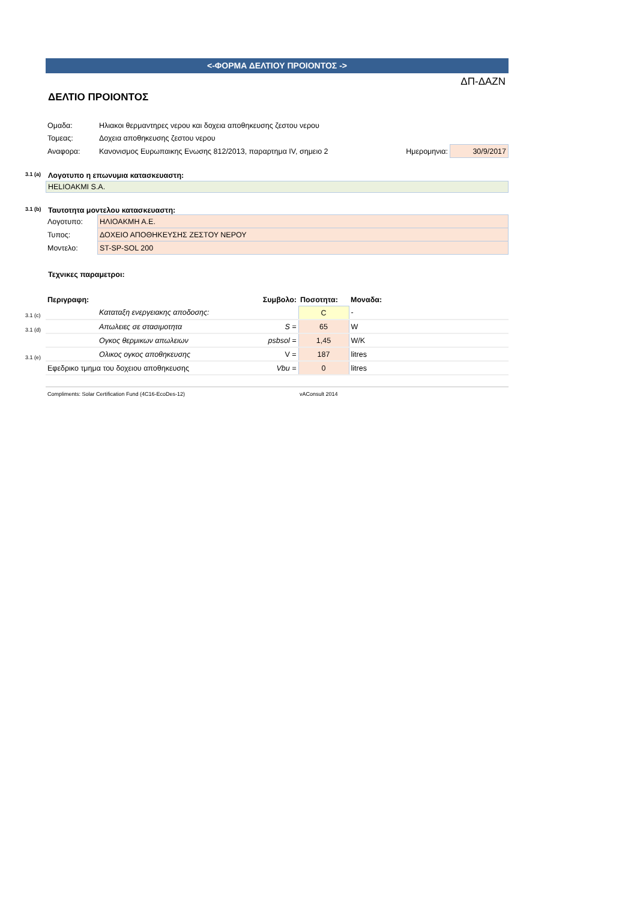<-ΦΟΡΜΑ ΔΕΛΤΙΟΥ ΠΡΟΙΟΝΤΟΣ ->
ΔΠ-ΔΑΖΝ
ΔΕΛΤΙΟ ΠΡΟΙΟΝΤΟΣ
| Ομαδα: | Ηλιακοι θερμαντηρες νερου και δοχεια αποθηκευσης ζεστου νερου | | |
| Τομεας: | Δοχεια αποθηκευσης ζεστου νερου | | |
| Αναφορα: | Κανονισμος Ευρωπαικης Ενωσης 812/2013, παραρτημα IV, σημειο 2 | Ημερομηνια: | 30/9/2017 |
3.1 (a) Λογοτυπο η επωνυμια κατασκευαστη:
HELIOAKMI S.A.
3.1 (b) Ταυτοτητα μοντελου κατασκευαστη:
| Λογοτυπο: | ΗΛΙΟΑΚΜΗ Α.Ε. |
| Τυπος: | ΔΟΧΕΙΟ ΑΠΟΘΗΚΕΥΣΗΣ ΖΕΣΤΟΥ ΝΕΡΟΥ |
| Μοντελο: | ST-SP-SOL 200 |
Τεχνικες παραμετροι:
| Περιγραφη: | | Συμβολο: | Ποσοτητα: | Μοναδα: |
| 3.1 (c) | Καταταξη ενεργειακης αποδοσης: | | C | - |
| 3.1 (d) | Απωλειες σε στασιμοτητα | S = | 65 | W |
| | Ογκος θερμικων απωλειων | psbsol = | 1,45 | W/K |
| 3.1 (e) | Ολικος ογκος αποθηκευσης | V = | 187 | litres |
| Εφεδρικο τμημα του δοχειου αποθηκευσης | | Vbu = | 0 | litres |
Compliments: Solar Certification Fund (4C16-EcoDes-12) vAConsult 2014